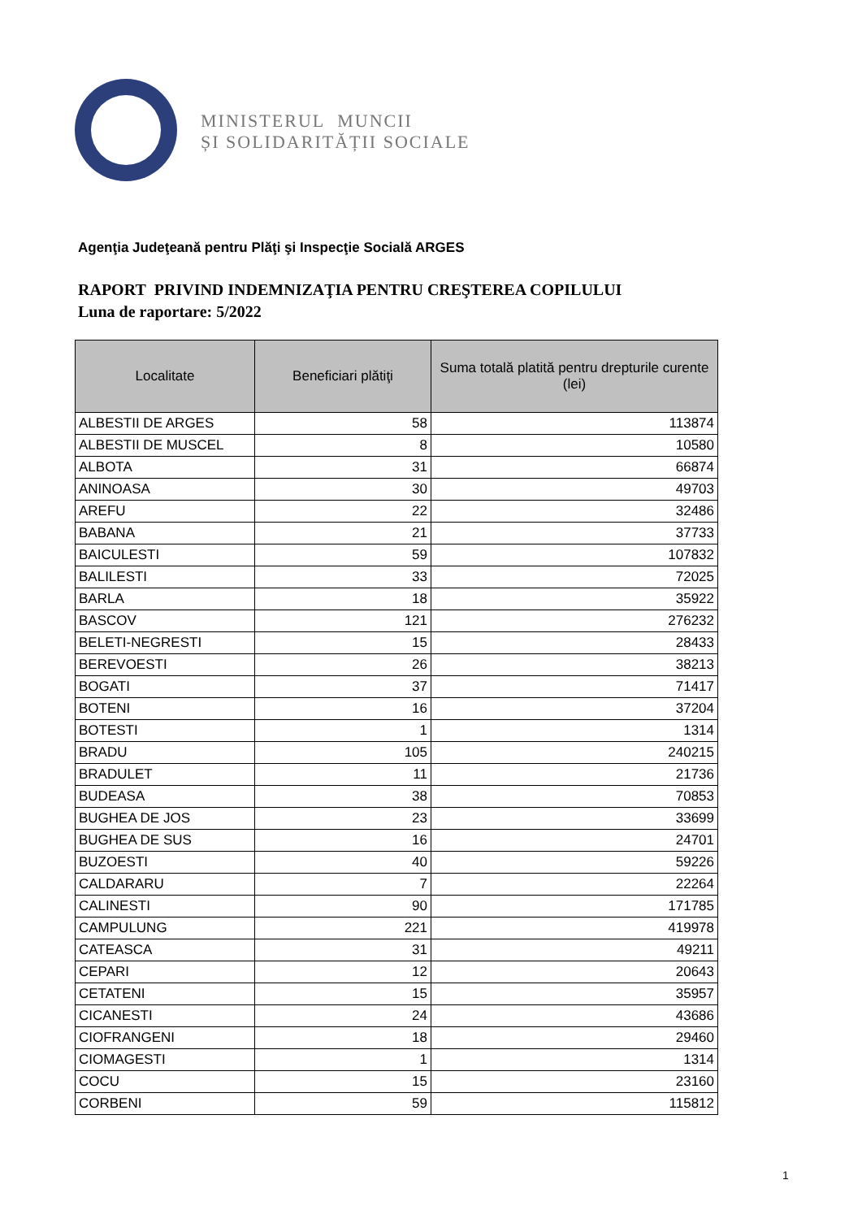MINISTERUL MUNCII
ȘI SOLIDARITĂȚII SOCIALE
Agenţia Judeţeană pentru Plăţi şi Inspecţie Socială ARGES
RAPORT PRIVIND INDEMNIZAŢIA PENTRU CREŞTEREA COPILULUI
Luna de raportare: 5/2022
| Localitate | Beneficiari plătiţi | Suma totală platită pentru drepturile curente (lei) |
| --- | --- | --- |
| ALBESTII DE ARGES | 58 | 113874 |
| ALBESTII DE MUSCEL | 8 | 10580 |
| ALBOTA | 31 | 66874 |
| ANINOASA | 30 | 49703 |
| AREFU | 22 | 32486 |
| BABANA | 21 | 37733 |
| BAICULESTI | 59 | 107832 |
| BALILESTI | 33 | 72025 |
| BARLA | 18 | 35922 |
| BASCOV | 121 | 276232 |
| BELETI-NEGRESTI | 15 | 28433 |
| BEREVOESTI | 26 | 38213 |
| BOGATI | 37 | 71417 |
| BOTENI | 16 | 37204 |
| BOTESTI | 1 | 1314 |
| BRADU | 105 | 240215 |
| BRADULET | 11 | 21736 |
| BUDEASA | 38 | 70853 |
| BUGHEA DE JOS | 23 | 33699 |
| BUGHEA DE SUS | 16 | 24701 |
| BUZOESTI | 40 | 59226 |
| CALDARARU | 7 | 22264 |
| CALINESTI | 90 | 171785 |
| CAMPULUNG | 221 | 419978 |
| CATEASCA | 31 | 49211 |
| CEPARI | 12 | 20643 |
| CETATENI | 15 | 35957 |
| CICANESTI | 24 | 43686 |
| CIOFRANGENI | 18 | 29460 |
| CIOMAGESTI | 1 | 1314 |
| COCU | 15 | 23160 |
| CORBENI | 59 | 115812 |
1